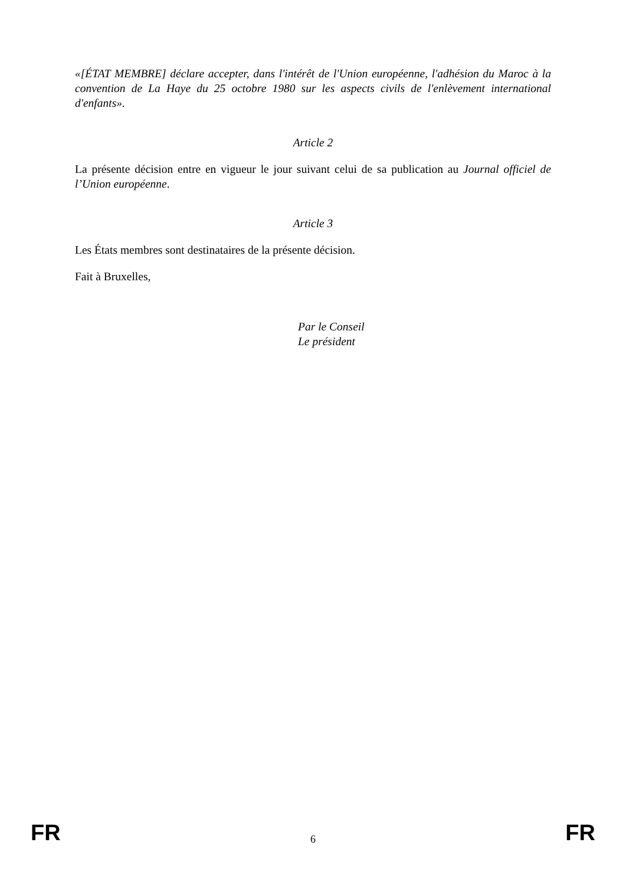«[ÉTAT MEMBRE] déclare accepter, dans l'intérêt de l'Union européenne, l'adhésion du Maroc à la convention de La Haye du 25 octobre 1980 sur les aspects civils de l'enlèvement international d'enfants».
Article 2
La présente décision entre en vigueur le jour suivant celui de sa publication au Journal officiel de l’Union européenne.
Article 3
Les États membres sont destinataires de la présente décision.
Fait à Bruxelles,
Par le Conseil
Le président
FR 6 FR